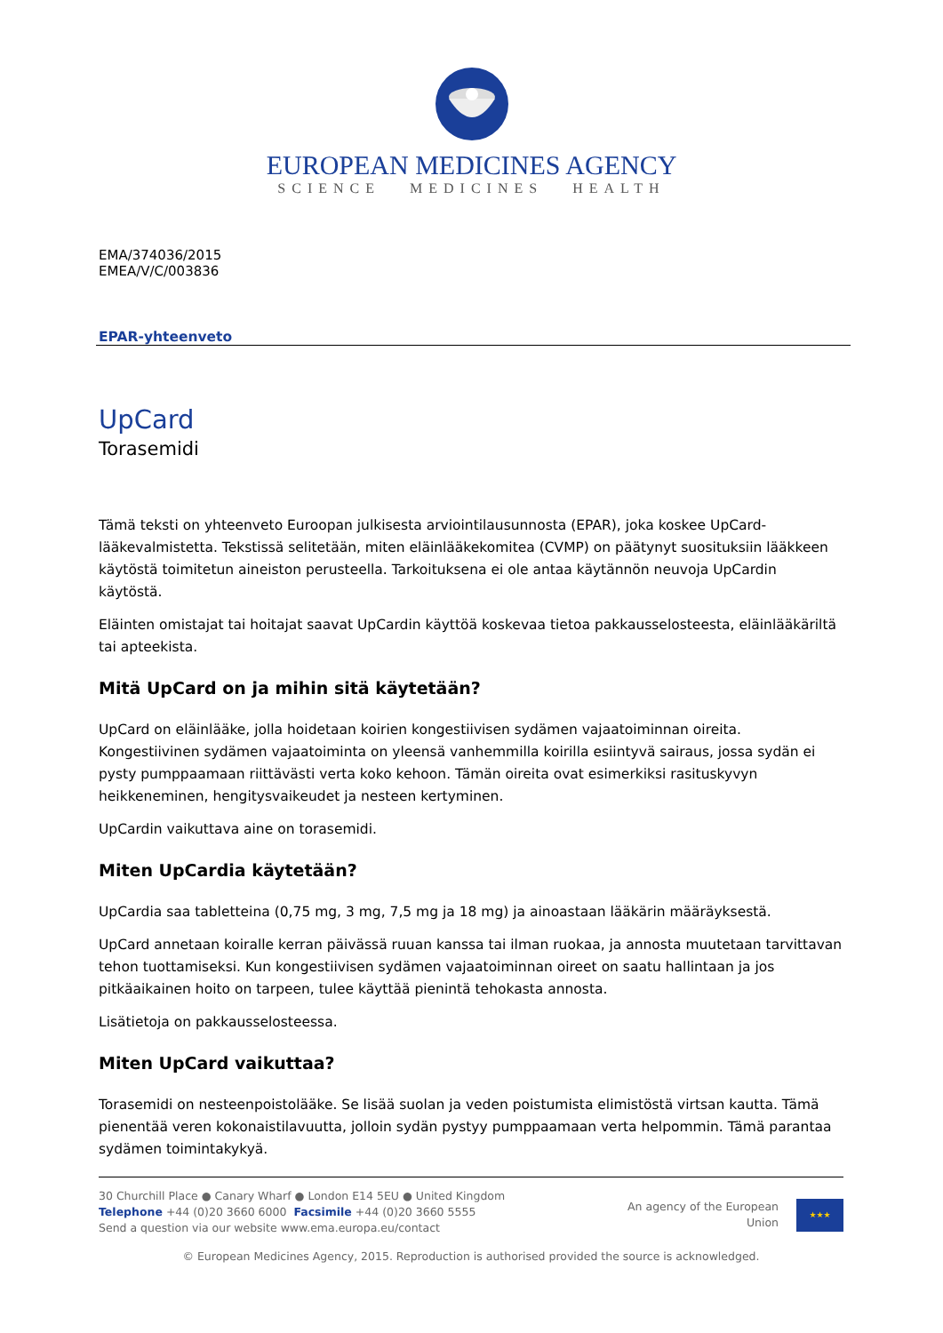EUROPEAN MEDICINES AGENCY
SCIENCE MEDICINES HEALTH
EMA/374036/2015
EMEA/V/C/003836
EPAR-yhteenveto
UpCard
Torasemidi
Tämä teksti on yhteenveto Euroopan julkisesta arviointilausunnosta (EPAR), joka koskee UpCard-lääkevalmistetta. Tekstissä selitetään, miten eläinlääkekomitea (CVMP) on päätynyt suosituksiin lääkkeen käytöstä toimitetun aineiston perusteella. Tarkoituksena ei ole antaa käytännön neuvoja UpCardin käytöstä.
Eläinten omistajat tai hoitajat saavat UpCardin käyttöä koskevaa tietoa pakkausselosteesta, eläinlääkäriltä tai apteekista.
Mitä UpCard on ja mihin sitä käytetään?
UpCard on eläinlääke, jolla hoidetaan koirien kongestiivisen sydämen vajaatoiminnan oireita. Kongestiivinen sydämen vajaatoiminta on yleensä vanhemmilla koirilla esiintyvä sairaus, jossa sydän ei pysty pumppaamaan riittävästi verta koko kehoon. Tämän oireita ovat esimerkiksi rasituskyvyn heikkeneminen, hengitysvaikeudet ja nesteen kertyminen.
UpCardin vaikuttava aine on torasemidi.
Miten UpCardia käytetään?
UpCardia saa tabletteina (0,75 mg, 3 mg, 7,5 mg ja 18 mg) ja ainoastaan lääkärin määräyksestä.
UpCard annetaan koiralle kerran päivässä ruuan kanssa tai ilman ruokaa, ja annosta muutetaan tarvittavan tehon tuottamiseksi. Kun kongestiivisen sydämen vajaatoiminnan oireet on saatu hallintaan ja jos pitkäaikainen hoito on tarpeen, tulee käyttää pienintä tehokasta annosta.
Lisätietoja on pakkausselosteessa.
Miten UpCard vaikuttaa?
Torasemidi on nesteenpoistolääke. Se lisää suolan ja veden poistumista elimistöstä virtsan kautta. Tämä pienentää veren kokonaistilavuutta, jolloin sydän pystyy pumppaamaan verta helpommin. Tämä parantaa sydämen toimintakykyä.
30 Churchill Place ● Canary Wharf ● London E14 5EU ● United Kingdom
Telephone +44 (0)20 3660 6000 Facsimile +44 (0)20 3660 5555
Send a question via our website www.ema.europa.eu/contact
An agency of the European
Union
★★★
© European Medicines Agency, 2015. Reproduction is authorised provided the source is acknowledged.